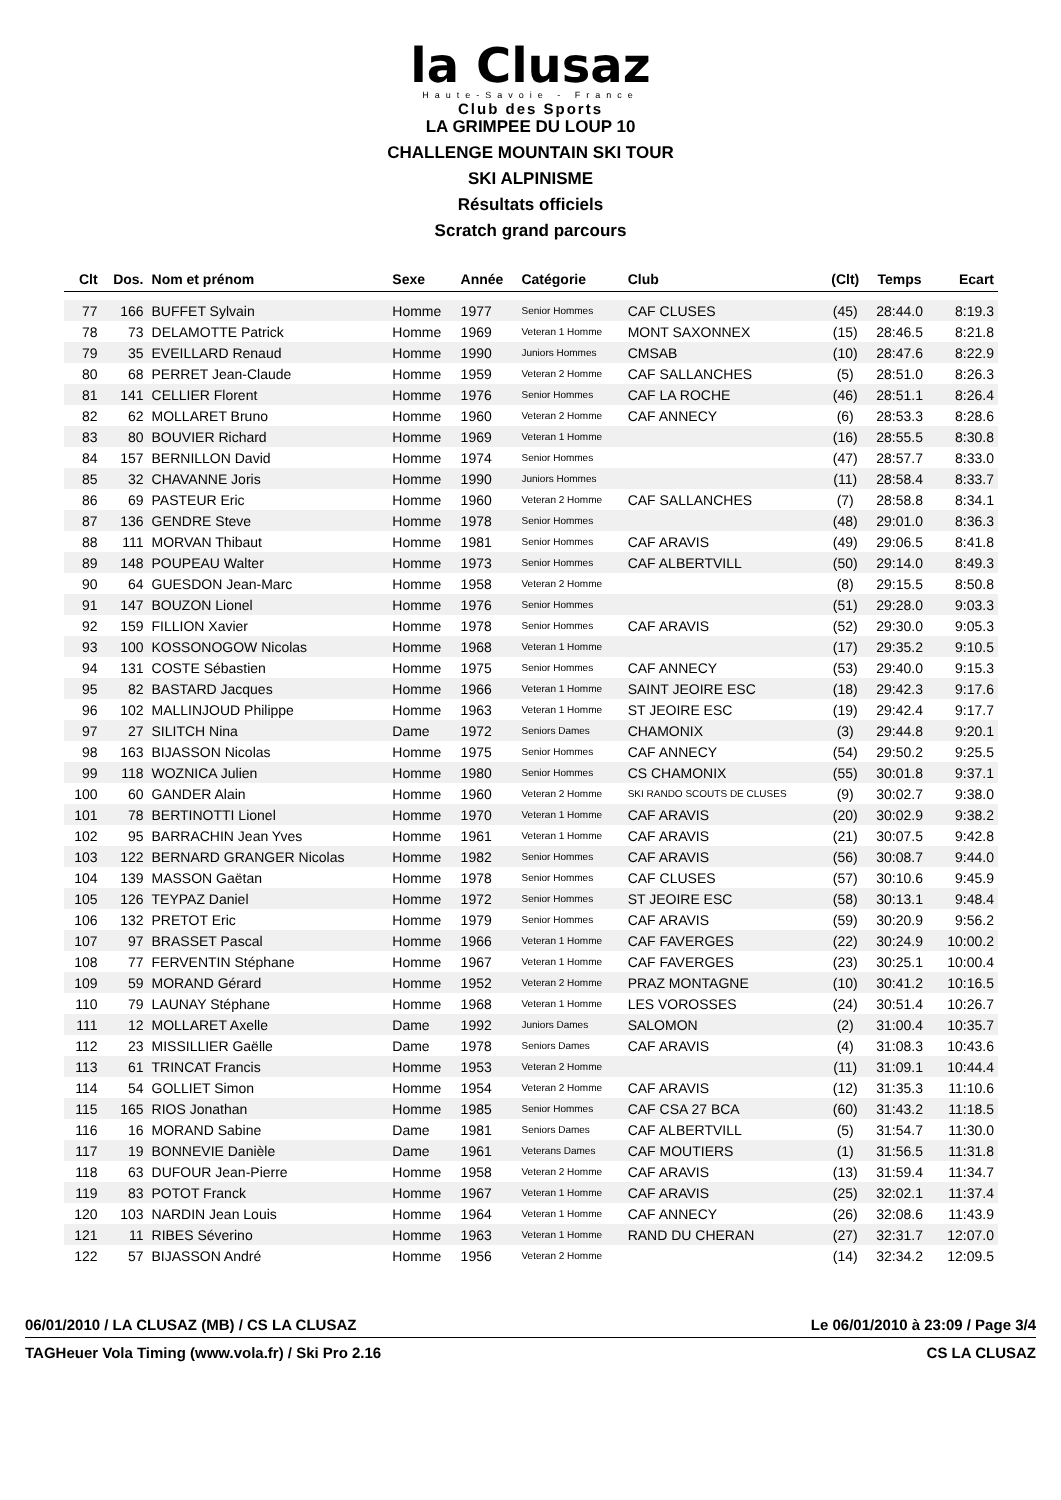la Clusaz
Haute-Savoie - France
Club des Sports
LA GRIMPEE DU LOUP 10
CHALLENGE MOUNTAIN SKI TOUR
SKI ALPINISME
Résultats officiels
Scratch grand parcours
| Clt | Dos. | Nom et prénom | Sexe | Année | Catégorie | Club | (Clt) | Temps | Ecart |
| --- | --- | --- | --- | --- | --- | --- | --- | --- | --- |
| 77 | 166 | BUFFET Sylvain | Homme | 1977 | Senior Hommes | CAF CLUSES | (45) | 28:44.0 | 8:19.3 |
| 78 | 73 | DELAMOTTE Patrick | Homme | 1969 | Veteran 1 Homme | MONT SAXONNEX | (15) | 28:46.5 | 8:21.8 |
| 79 | 35 | EVEILLARD Renaud | Homme | 1990 | Juniors Hommes | CMSAB | (10) | 28:47.6 | 8:22.9 |
| 80 | 68 | PERRET Jean-Claude | Homme | 1959 | Veteran 2 Homme | CAF SALLANCHES | (5) | 28:51.0 | 8:26.3 |
| 81 | 141 | CELLIER Florent | Homme | 1976 | Senior Hommes | CAF LA ROCHE | (46) | 28:51.1 | 8:26.4 |
| 82 | 62 | MOLLARET Bruno | Homme | 1960 | Veteran 2 Homme | CAF ANNECY | (6) | 28:53.3 | 8:28.6 |
| 83 | 80 | BOUVIER Richard | Homme | 1969 | Veteran 1 Homme | | (16) | 28:55.5 | 8:30.8 |
| 84 | 157 | BERNILLON David | Homme | 1974 | Senior Hommes | | (47) | 28:57.7 | 8:33.0 |
| 85 | 32 | CHAVANNE Joris | Homme | 1990 | Juniors Hommes | | (11) | 28:58.4 | 8:33.7 |
| 86 | 69 | PASTEUR Eric | Homme | 1960 | Veteran 2 Homme | CAF SALLANCHES | (7) | 28:58.8 | 8:34.1 |
| 87 | 136 | GENDRE Steve | Homme | 1978 | Senior Hommes | | (48) | 29:01.0 | 8:36.3 |
| 88 | 111 | MORVAN Thibaut | Homme | 1981 | Senior Hommes | CAF ARAVIS | (49) | 29:06.5 | 8:41.8 |
| 89 | 148 | POUPEAU Walter | Homme | 1973 | Senior Hommes | CAF ALBERTVILL | (50) | 29:14.0 | 8:49.3 |
| 90 | 64 | GUESDON Jean-Marc | Homme | 1958 | Veteran 2 Homme | | (8) | 29:15.5 | 8:50.8 |
| 91 | 147 | BOUZON Lionel | Homme | 1976 | Senior Hommes | | (51) | 29:28.0 | 9:03.3 |
| 92 | 159 | FILLION Xavier | Homme | 1978 | Senior Hommes | CAF ARAVIS | (52) | 29:30.0 | 9:05.3 |
| 93 | 100 | KOSSONOGOW Nicolas | Homme | 1968 | Veteran 1 Homme | | (17) | 29:35.2 | 9:10.5 |
| 94 | 131 | COSTE Sébastien | Homme | 1975 | Senior Hommes | CAF ANNECY | (53) | 29:40.0 | 9:15.3 |
| 95 | 82 | BASTARD Jacques | Homme | 1966 | Veteran 1 Homme | SAINT JEOIRE ESC | (18) | 29:42.3 | 9:17.6 |
| 96 | 102 | MALLINJOUD Philippe | Homme | 1963 | Veteran 1 Homme | ST JEOIRE ESC | (19) | 29:42.4 | 9:17.7 |
| 97 | 27 | SILITCH Nina | Dame | 1972 | Seniors Dames | CHAMONIX | (3) | 29:44.8 | 9:20.1 |
| 98 | 163 | BIJASSON Nicolas | Homme | 1975 | Senior Hommes | CAF ANNECY | (54) | 29:50.2 | 9:25.5 |
| 99 | 118 | WOZNICA Julien | Homme | 1980 | Senior Hommes | CS CHAMONIX | (55) | 30:01.8 | 9:37.1 |
| 100 | 60 | GANDER Alain | Homme | 1960 | Veteran 2 Homme | SKI RANDO SCOUTS DE CLUSES | (9) | 30:02.7 | 9:38.0 |
| 101 | 78 | BERTINOTTI Lionel | Homme | 1970 | Veteran 1 Homme | CAF ARAVIS | (20) | 30:02.9 | 9:38.2 |
| 102 | 95 | BARRACHIN Jean Yves | Homme | 1961 | Veteran 1 Homme | CAF ARAVIS | (21) | 30:07.5 | 9:42.8 |
| 103 | 122 | BERNARD GRANGER Nicolas | Homme | 1982 | Senior Hommes | CAF ARAVIS | (56) | 30:08.7 | 9:44.0 |
| 104 | 139 | MASSON Gaëtan | Homme | 1978 | Senior Hommes | CAF CLUSES | (57) | 30:10.6 | 9:45.9 |
| 105 | 126 | TEYPAZ Daniel | Homme | 1972 | Senior Hommes | ST JEOIRE ESC | (58) | 30:13.1 | 9:48.4 |
| 106 | 132 | PRETOT Eric | Homme | 1979 | Senior Hommes | CAF ARAVIS | (59) | 30:20.9 | 9:56.2 |
| 107 | 97 | BRASSET Pascal | Homme | 1966 | Veteran 1 Homme | CAF FAVERGES | (22) | 30:24.9 | 10:00.2 |
| 108 | 77 | FERVENTIN Stéphane | Homme | 1967 | Veteran 1 Homme | CAF FAVERGES | (23) | 30:25.1 | 10:00.4 |
| 109 | 59 | MORAND Gérard | Homme | 1952 | Veteran 2 Homme | PRAZ MONTAGNE | (10) | 30:41.2 | 10:16.5 |
| 110 | 79 | LAUNAY Stéphane | Homme | 1968 | Veteran 1 Homme | LES VOROSSES | (24) | 30:51.4 | 10:26.7 |
| 111 | 12 | MOLLARET Axelle | Dame | 1992 | Juniors Dames | SALOMON | (2) | 31:00.4 | 10:35.7 |
| 112 | 23 | MISSILLIER Gaëlle | Dame | 1978 | Seniors Dames | CAF ARAVIS | (4) | 31:08.3 | 10:43.6 |
| 113 | 61 | TRINCAT Francis | Homme | 1953 | Veteran 2 Homme | | (11) | 31:09.1 | 10:44.4 |
| 114 | 54 | GOLLIET Simon | Homme | 1954 | Veteran 2 Homme | CAF ARAVIS | (12) | 31:35.3 | 11:10.6 |
| 115 | 165 | RIOS Jonathan | Homme | 1985 | Senior Hommes | CAF CSA 27 BCA | (60) | 31:43.2 | 11:18.5 |
| 116 | 16 | MORAND Sabine | Dame | 1981 | Seniors Dames | CAF ALBERTVILL | (5) | 31:54.7 | 11:30.0 |
| 117 | 19 | BONNEVIE Danièle | Dame | 1961 | Veterans Dames | CAF MOUTIERS | (1) | 31:56.5 | 11:31.8 |
| 118 | 63 | DUFOUR Jean-Pierre | Homme | 1958 | Veteran 2 Homme | CAF ARAVIS | (13) | 31:59.4 | 11:34.7 |
| 119 | 83 | POTOT Franck | Homme | 1967 | Veteran 1 Homme | CAF ARAVIS | (25) | 32:02.1 | 11:37.4 |
| 120 | 103 | NARDIN Jean Louis | Homme | 1964 | Veteran 1 Homme | CAF ANNECY | (26) | 32:08.6 | 11:43.9 |
| 121 | 11 | RIBES Séverino | Homme | 1963 | Veteran 1 Homme | RAND DU CHERAN | (27) | 32:31.7 | 12:07.0 |
| 122 | 57 | BIJASSON André | Homme | 1956 | Veteran 2 Homme | | (14) | 32:34.2 | 12:09.5 |
06/01/2010 / LA CLUSAZ (MB) / CS LA CLUSAZ Le 06/01/2010 à 23:09 / Page 3/4
TAGHeuer Vola Timing (www.vola.fr) / Ski Pro 2.16 CS LA CLUSAZ